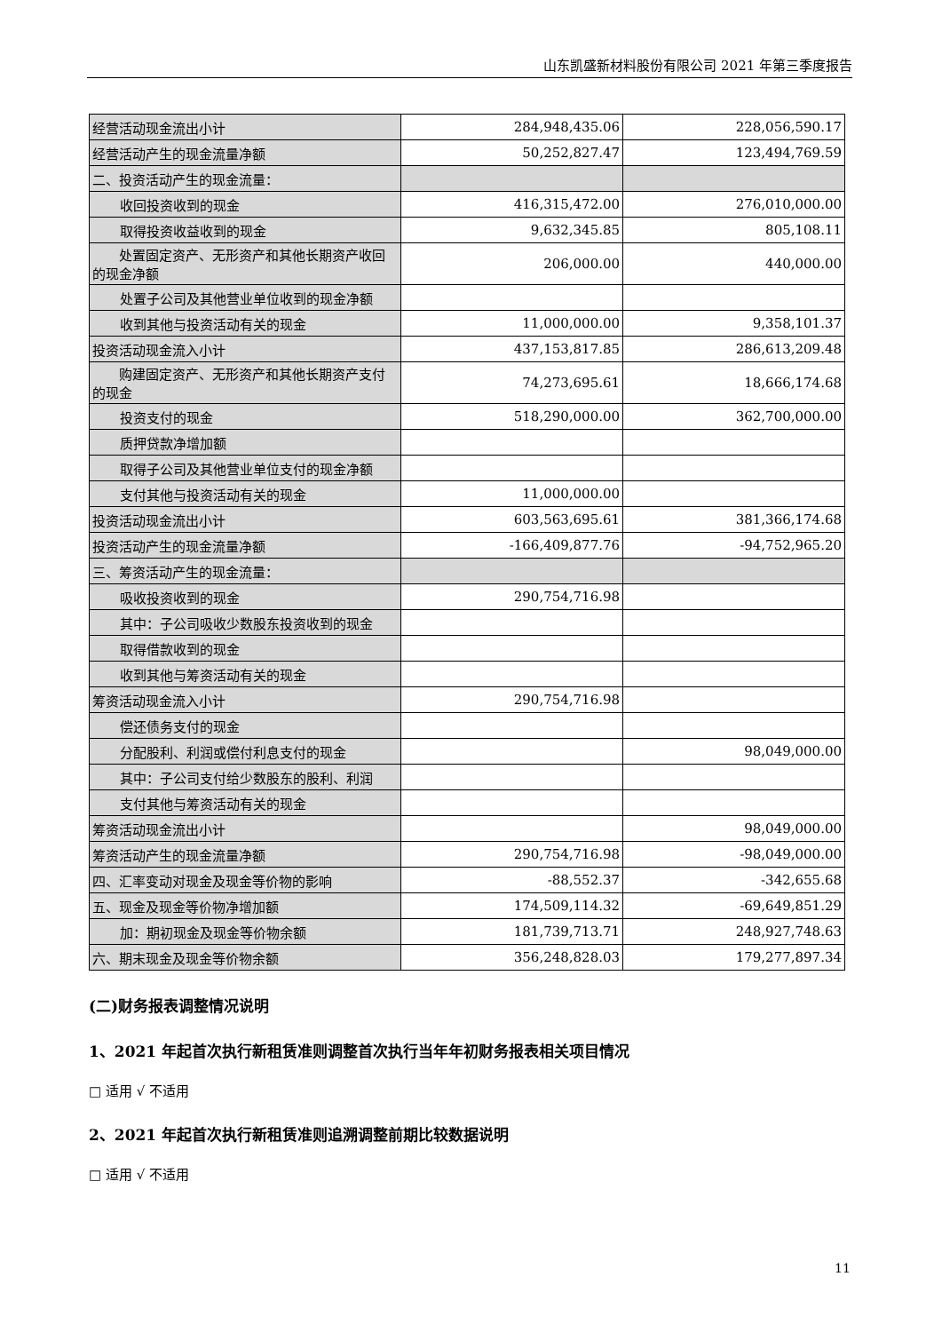山东凯盛新材料股份有限公司 2021 年第三季度报告
| 经营活动现金流出小计 | 284,948,435.06 | 228,056,590.17 |
| 经营活动产生的现金流量净额 | 50,252,827.47 | 123,494,769.59 |
| 二、投资活动产生的现金流量： | | |
| 收回投资收到的现金 | 416,315,472.00 | 276,010,000.00 |
| 取得投资收益收到的现金 | 9,632,345.85 | 805,108.11 |
| 处置固定资产、无形资产和其他长期资产收回的现金净额 | 206,000.00 | 440,000.00 |
| 处置子公司及其他营业单位收到的现金净额 | | |
| 收到其他与投资活动有关的现金 | 11,000,000.00 | 9,358,101.37 |
| 投资活动现金流入小计 | 437,153,817.85 | 286,613,209.48 |
| 购建固定资产、无形资产和其他长期资产支付的现金 | 74,273,695.61 | 18,666,174.68 |
| 投资支付的现金 | 518,290,000.00 | 362,700,000.00 |
| 质押贷款净增加额 | | |
| 取得子公司及其他营业单位支付的现金净额 | | |
| 支付其他与投资活动有关的现金 | 11,000,000.00 | |
| 投资活动现金流出小计 | 603,563,695.61 | 381,366,174.68 |
| 投资活动产生的现金流量净额 | -166,409,877.76 | -94,752,965.20 |
| 三、筹资活动产生的现金流量： | | |
| 吸收投资收到的现金 | 290,754,716.98 | |
| 其中：子公司吸收少数股东投资收到的现金 | | |
| 取得借款收到的现金 | | |
| 收到其他与筹资活动有关的现金 | | |
| 筹资活动现金流入小计 | 290,754,716.98 | |
| 偿还债务支付的现金 | | |
| 分配股利、利润或偿付利息支付的现金 | | 98,049,000.00 |
| 其中：子公司支付给少数股东的股利、利润 | | |
| 支付其他与筹资活动有关的现金 | | |
| 筹资活动现金流出小计 | | 98,049,000.00 |
| 筹资活动产生的现金流量净额 | 290,754,716.98 | -98,049,000.00 |
| 四、汇率变动对现金及现金等价物的影响 | -88,552.37 | -342,655.68 |
| 五、现金及现金等价物净增加额 | 174,509,114.32 | -69,649,851.29 |
| 加：期初现金及现金等价物余额 | 181,739,713.71 | 248,927,748.63 |
| 六、期末现金及现金等价物余额 | 356,248,828.03 | 179,277,897.34 |
(二)财务报表调整情况说明
1、2021 年起首次执行新租赁准则调整首次执行当年年初财务报表相关项目情况
□ 适用 √ 不适用
2、2021 年起首次执行新租赁准则追溯调整前期比较数据说明
□ 适用 √ 不适用
11